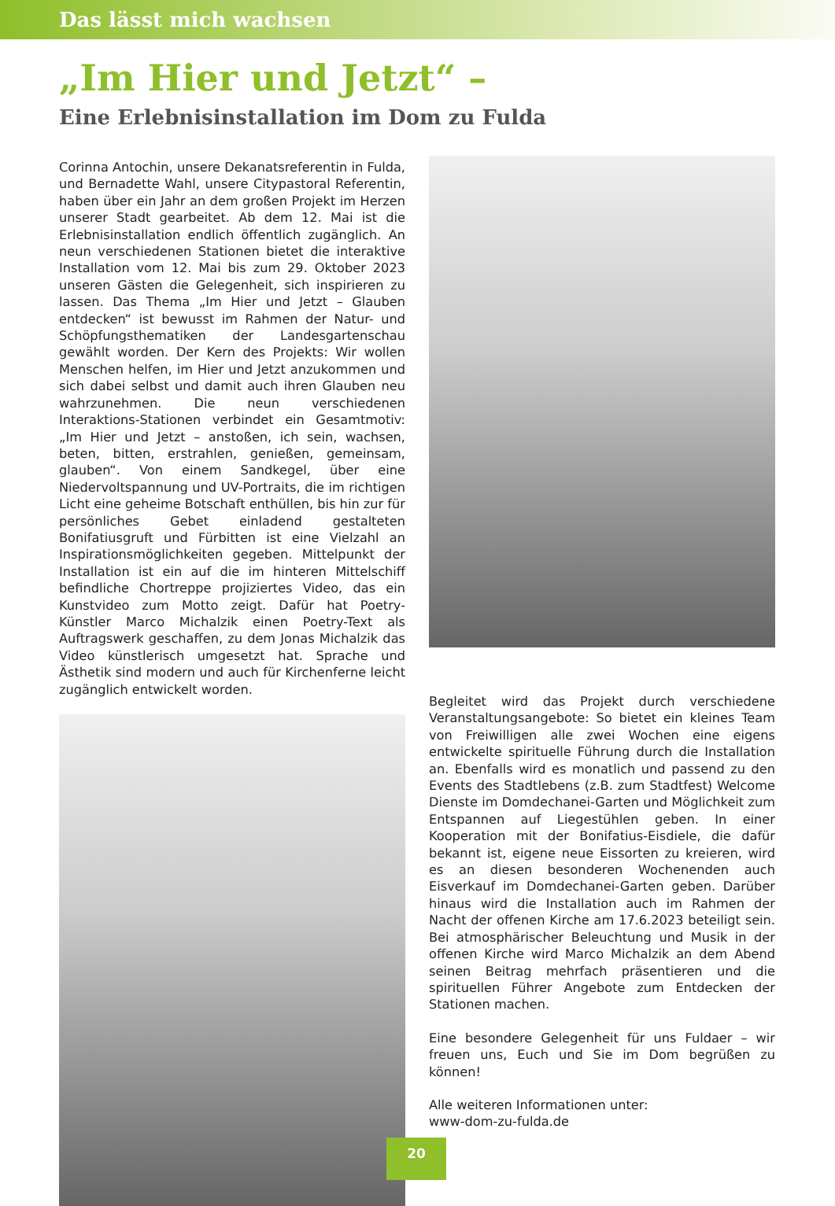Das lässt mich wachsen
„Im Hier und Jetzt“ –
Eine Erlebnisinstallation im Dom zu Fulda
Corinna Antochin, unsere Dekanatsreferentin in Fulda, und Bernadette Wahl, unsere Citypastoral Referentin, haben über ein Jahr an dem großen Projekt im Herzen unserer Stadt gearbeitet. Ab dem 12. Mai ist die Erlebnisinstallation endlich öffentlich zugänglich. An neun verschiedenen Stationen bietet die interaktive Installation vom 12. Mai bis zum 29. Oktober 2023 unseren Gästen die Gelegenheit, sich inspirieren zu lassen. Das Thema „Im Hier und Jetzt – Glauben entdecken“ ist bewusst im Rahmen der Natur- und Schöpfungsthematiken der Landesgartenschau gewählt worden. Der Kern des Projekts: Wir wollen Menschen helfen, im Hier und Jetzt anzukommen und sich dabei selbst und damit auch ihren Glauben neu wahrzunehmen. Die neun verschiedenen Interaktions-Stationen verbindet ein Gesamtmotiv: „Im Hier und Jetzt – anstoßen, ich sein, wachsen, beten, bitten, erstrahlen, genießen, gemeinsam, glauben“. Von einem Sandkegel, über eine Niedervoltspannung und UV-Portraits, die im richtigen Licht eine geheime Botschaft enthüllen, bis hin zur für persönliches Gebet einladend gestalteten Bonifatiusgruft und Fürbitten ist eine Vielzahl an Inspirationsmöglichkeiten gegeben. Mittelpunkt der Installation ist ein auf die im hinteren Mittelschiff befindliche Chortreppe projiziertes Video, das ein Kunstvideo zum Motto zeigt. Dafür hat Poetry-Künstler Marco Michalzik einen Poetry-Text als Auftragswerk geschaffen, zu dem Jonas Michalzik das Video künstlerisch umgesetzt hat. Sprache und Ästhetik sind modern und auch für Kirchenferne leicht zugänglich entwickelt worden.
Begleitet wird das Projekt durch verschiedene Veranstaltungsangebote: So bietet ein kleines Team von Freiwilligen alle zwei Wochen eine eigens entwickelte spirituelle Führung durch die Installation an. Ebenfalls wird es monatlich und passend zu den Events des Stadtlebens (z.B. zum Stadtfest) Welcome Dienste im Domdechanei-Garten und Möglichkeit zum Entspannen auf Liegestühlen geben. In einer Kooperation mit der Bonifatius-Eisdiele, die dafür bekannt ist, eigene neue Eissorten zu kreieren, wird es an diesen besonderen Wochenenden auch Eisverkauf im Domdechanei-Garten geben. Darüber hinaus wird die Installation auch im Rahmen der Nacht der offenen Kirche am 17.6.2023 beteiligt sein. Bei atmosphärischer Beleuchtung und Musik in der offenen Kirche wird Marco Michalzik an dem Abend seinen Beitrag mehrfach präsentieren und die spirituellen Führer Angebote zum Entdecken der Stationen machen.
Eine besondere Gelegenheit für uns Fuldaer – wir freuen uns, Euch und Sie im Dom begrüßen zu können!
Alle weiteren Informationen unter:
www-dom-zu-fulda.de
20